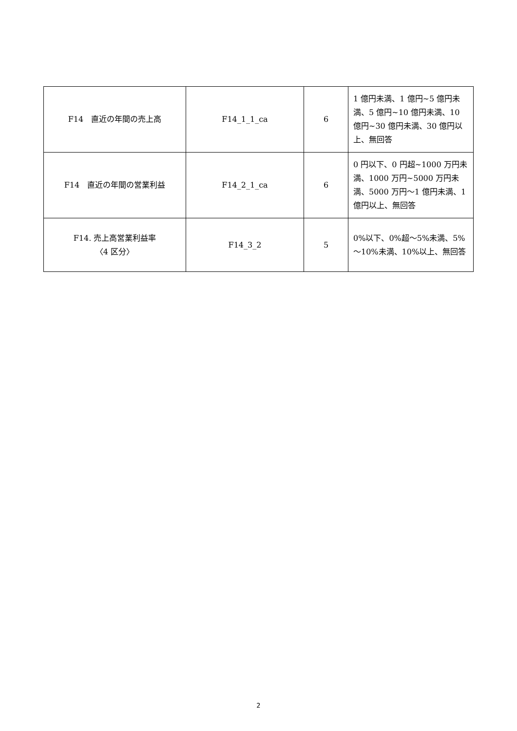| F14 直近の年間の売上高 | F14_1_1_ca | 6 | 1 億円未満、1 億円~5 億円未満、5 億円~10 億円未満、10 億円~30 億円未満、30 億円以上、無回答 |
| F14 直近の年間の営業利益 | F14_2_1_ca | 6 | 0 円以下、0 円超~1000 万円未満、1000 万円~5000 万円未満、5000 万円～1 億円未満、1 億円以上、無回答 |
| F14. 売上高営業利益率 〈4 区分〉 | F14_3_2 | 5 | 0%以下、0%超～5%未満、5%～10%未満、10%以上、無回答 |
2